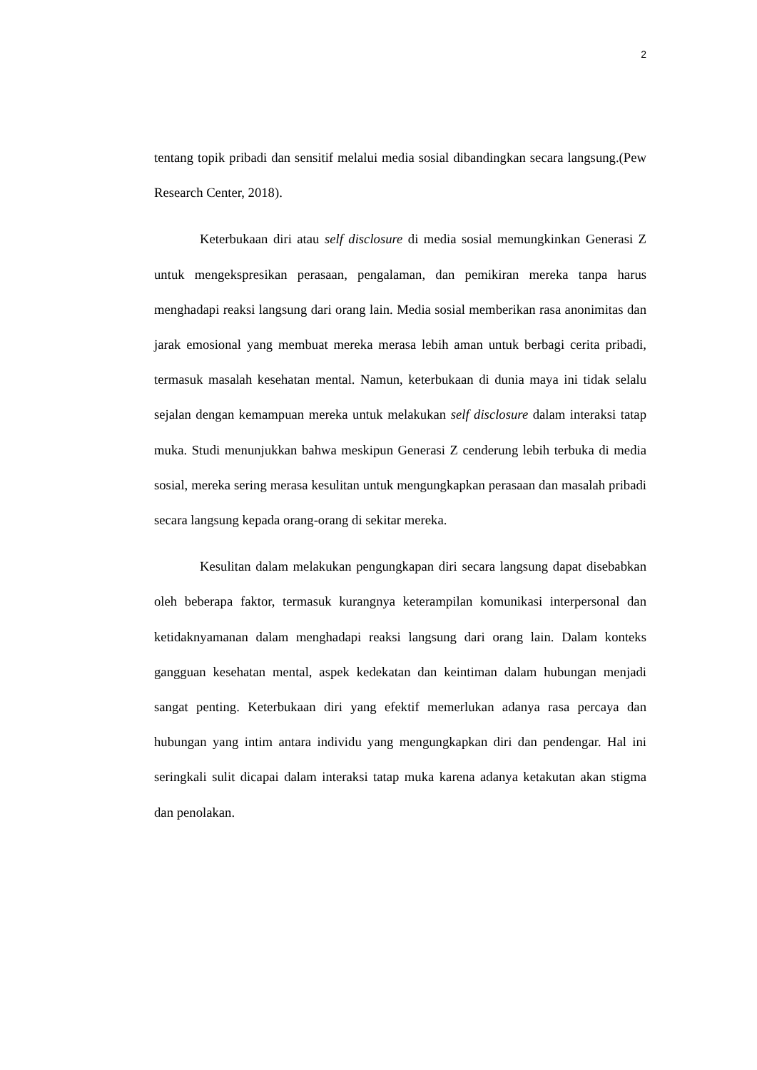2
tentang topik pribadi dan sensitif melalui media sosial dibandingkan secara langsung.(Pew Research Center, 2018).
Keterbukaan diri atau self disclosure di media sosial memungkinkan Generasi Z untuk mengekspresikan perasaan, pengalaman, dan pemikiran mereka tanpa harus menghadapi reaksi langsung dari orang lain. Media sosial memberikan rasa anonimitas dan jarak emosional yang membuat mereka merasa lebih aman untuk berbagi cerita pribadi, termasuk masalah kesehatan mental. Namun, keterbukaan di dunia maya ini tidak selalu sejalan dengan kemampuan mereka untuk melakukan self disclosure dalam interaksi tatap muka. Studi menunjukkan bahwa meskipun Generasi Z cenderung lebih terbuka di media sosial, mereka sering merasa kesulitan untuk mengungkapkan perasaan dan masalah pribadi secara langsung kepada orang-orang di sekitar mereka.
Kesulitan dalam melakukan pengungkapan diri secara langsung dapat disebabkan oleh beberapa faktor, termasuk kurangnya keterampilan komunikasi interpersonal dan ketidaknyamanan dalam menghadapi reaksi langsung dari orang lain. Dalam konteks gangguan kesehatan mental, aspek kedekatan dan keintiman dalam hubungan menjadi sangat penting. Keterbukaan diri yang efektif memerlukan adanya rasa percaya dan hubungan yang intim antara individu yang mengungkapkan diri dan pendengar. Hal ini seringkali sulit dicapai dalam interaksi tatap muka karena adanya ketakutan akan stigma dan penolakan.